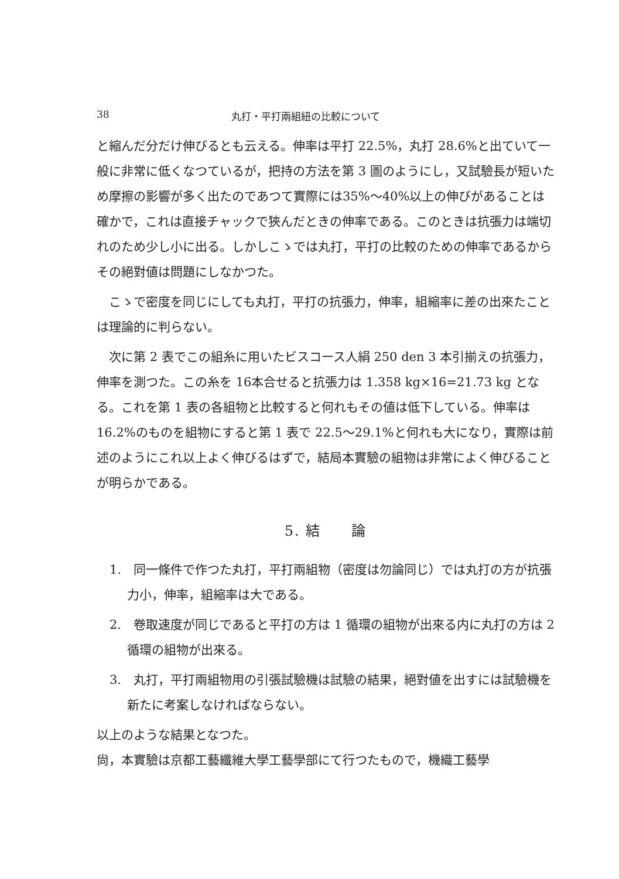38 丸打・平打兩組紐の比較について
と縮んだ分だけ伸びるとも云える。伸率は平打 22.5%，丸打 28.6%と出ていて一般に非常に低くなつているが，把持の方法を第 3 圖のようにし，又試驗長が短いため摩擦の影響が多く出たのであつて實際には35%～40%以上の伸びがあることは確かで，これは直接チャックで狹んだときの伸率である。このときは抗張力は端切れのため少し小に出る。しかしこゝでは丸打，平打の比較のための伸率であるからその絕對値は問題にしなかつた。
こゝで密度を同じにしても丸打，平打の抗張力，伸率，組縮率に差の出來たことは理論的に判らない。
次に第 2 表でこの組糸に用いたビスコース人絹 250 den 3 本引揃えの抗張力，伸率を測つた。この糸を 16本合せると抗張力は 1.358 kg×16=21.73 kg となる。これを第 1 表の各組物と比較すると何れもその値は低下している。伸率は 16.2%のものを組物にすると第 1 表で 22.5～29.1%と何れも大になり，實際は前述のようにこれ以上よく伸びるはずで，結局本實驗の組物は非常によく伸びることが明らかである。
5. 結　　論
1.　同一條件で作つた丸打，平打兩組物（密度は勿論同じ）では丸打の方が抗張力小，伸率，組縮率は大である。
2.　卷取速度が同じであると平打の方は 1 循環の組物が出來る内に丸打の方は 2 循環の組物が出來る。
3.　丸打，平打兩組物用の引張試驗機は試驗の結果，絕對値を出すには試驗機を新たに考案しなければならない。
以上のような結果となつた。
尙，本實驗は京都工藝纖維大學工藝學部にて行つたもので，機織工藝學